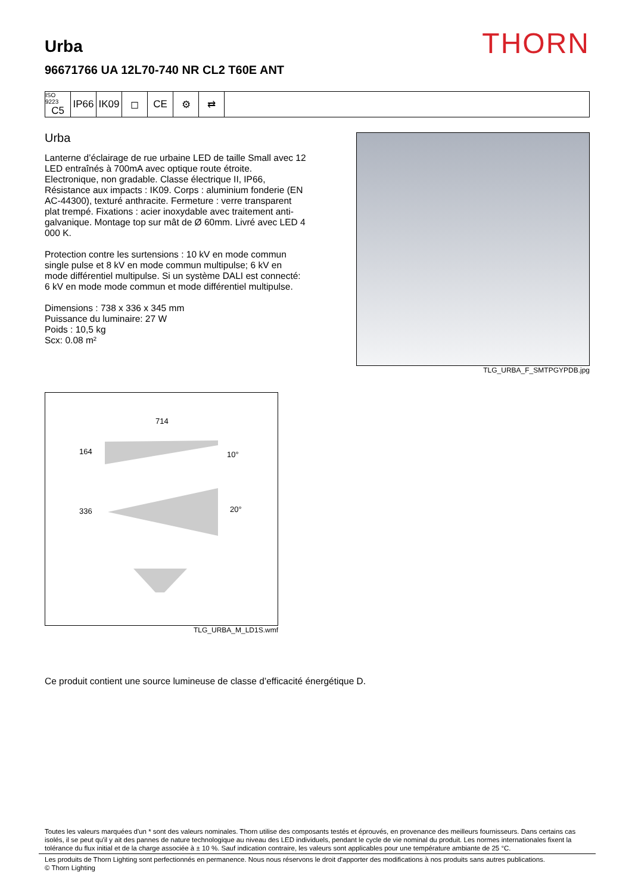THORN
Urba
96671766 UA 12L70-740 NR CL2 T60E ANT
ISO 9223
C5
IP66 IK09 ◻ CE ⚙ ⇄
Urba
Lanterne d’éclairage de rue urbaine LED de taille Small avec 12 LED entraînés à 700mA avec optique route étroite. Electronique, non gradable. Classe électrique II, IP66, Résistance aux impacts : IK09. Corps : aluminium fonderie (EN AC-44300), texturé anthracite. Fermeture : verre transparent plat trempé. Fixations : acier inoxydable avec traitement anti-galvanique. Montage top sur mât de Ø 60mm. Livré avec LED 4 000 K.
Protection contre les surtensions : 10 kV en mode commun single pulse et 8 kV en mode commun multipulse; 6 kV en mode différentiel multipulse. Si un système DALI est connecté: 6 kV en mode mode commun et mode différentiel multipulse.
Dimensions : 738 x 336 x 345 mm
Puissance du luminaire: 27 W
Poids : 10,5 kg
Scx: 0.08 m²
TLG_URBA_F_SMTPGYPDB.jpg
714
164
10°
336
20°
TLG_URBA_M_LD1S.wmf
Ce produit contient une source lumineuse de classe d’efficacité énergétique D.
Toutes les valeurs marquées d'un * sont des valeurs nominales. Thorn utilise des composants testés et éprouvés, en provenance des meilleurs fournisseurs. Dans certains cas isolés, il se peut qu'il y ait des pannes de nature technologique au niveau des LED individuels, pendant le cycle de vie nominal du produit. Les normes internationales fixent la tolérance du flux initial et de la charge associée à ± 10 %. Sauf indication contraire, les valeurs sont applicables pour une température ambiante de 25 °C.
Les produits de Thorn Lighting sont perfectionnés en permanence. Nous nous réservons le droit d'apporter des modifications à nos produits sans autres publications.
© Thorn Lighting